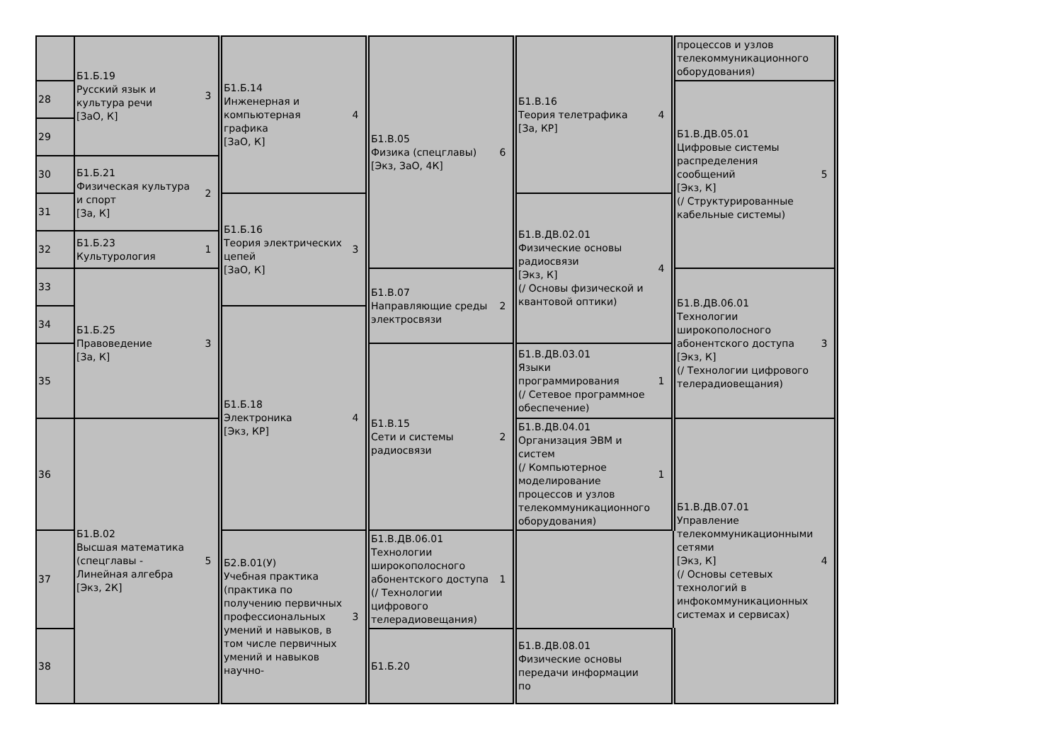| | Б1.Б.19 Русский язык и культура речи [ЗаО, К] | 3 | Б1.Б.14 Инженерная и компьютерная графика [ЗаО, К] | 4 | Б1.В.05 Физика (спецглавы) [Экз, ЗаО, 4К] | 6 | Б1.В.16 Теория телетрафика [За, КР] | 4 | процессов и узлов телекоммуникационного оборудования) | |
| 28 | | | | | | | | | Б1.В.ДВ.05.01 Цифровые системы распределения сообщений [Экз, К] (/ Структурированные кабельные системы) | 5 |
| 29 | | | | | | | | | | |
| 30 | Б1.Б.21 Физическая культура и спорт [За, К] | 2 | | | | | | | | |
| 31 | | | Б1.Б.16 Теория электрических цепей [ЗаО, К] | 3 | | | Б1.В.ДВ.02.01 Физические основы радиосвязи [Экз, К] (/ Основы физической и квантовой оптики) | 4 | | |
| 32 | Б1.Б.23 Культурология | 1 | | | | | | | | |
| 33 | Б1.Б.25 Правоведение [За, К] | 3 | | | Б1.В.07 Направляющие среды электросвязи | 2 | | | Б1.В.ДВ.06.01 Технологии широкополосного абонентского доступа [Экз, К] (/ Технологии цифрового телерадиовещания) | 3 |
| 34 | | | Б1.Б.18 Электроника [Экз, КР] | 4 | | | | | | |
| 35 | | | | | Б1.В.15 Сети и системы радиосвязи | 2 | Б1.В.ДВ.03.01 Языки программирования (/ Сетевое программное обеспечение) | 1 | | |
| 36 | Б1.В.02 Высшая математика (спецглавы - Линейная алгебра [Экз, 2К] | 5 | | | | | Б1.В.ДВ.04.01 Организация ЭВМ и систем (/ Компьютерное моделирование процессов и узлов телекоммуникационного оборудования) | 1 | Б1.В.ДВ.07.01 Управление телекоммуникационными сетями [Экз, К] (/ Основы сетевых технологий в инфокоммуникационных системах и сервисах) | 4 |
| 37 | | | Б2.В.01(У) Учебная практика (практика по получению первичных профессиональных умений и навыков, в том числе первичных умений и навыков научно- | 3 | Б1.В.ДВ.06.01 Технологии широкополосного абонентского доступа (/ Технологии цифрового телерадиовещания) | 1 | | | | |
| 38 | | | | | Б1.Б.20 | | Б1.В.ДВ.08.01 Физические основы передачи информации по | | | |